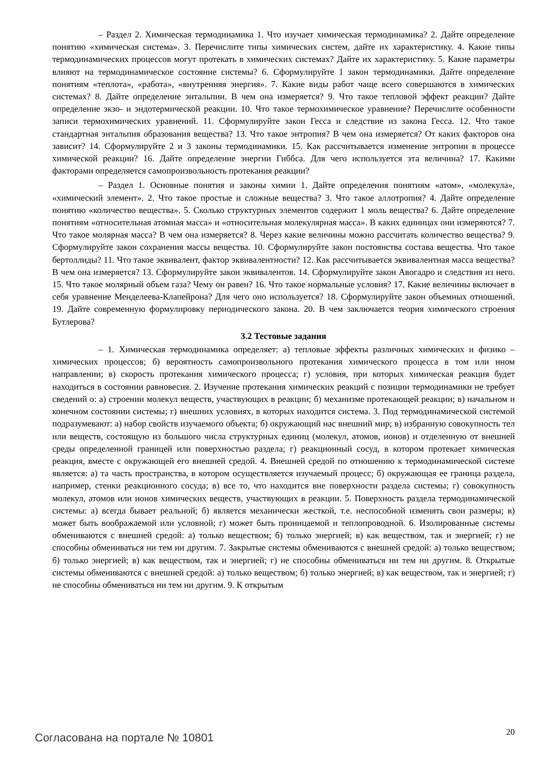– Раздел 2. Химическая термодинамика 1. Что изучает химическая термодинамика? 2. Дайте определение понятию «химическая система». 3. Перечислите типы химических систем, дайте их характеристику. 4. Какие типы термодинамических процессов могут протекать в химических системах? Дайте их характеристику. 5. Какие параметры влияют на термодинамическое состояние системы? 6. Сформулируйте 1 закон термодинамики. Дайте определение понятиям «теплота», «работа», «внутренняя энергия». 7. Какие виды работ чаще всего совершаются в химических системах? 8. Дайте определение энтальпии. В чем она измеряется? 9. Что такое тепловой эффект реакции? Дайте определение экзо- и эндотермической реакции. 10. Что такое термохимическое уравнение? Перечислите особенности записи термохимических уравнений. 11. Сформулируйте закон Гесса и следствие из закона Гесса. 12. Что такое стандартная энтальпия образования вещества? 13. Что такое энтропия? В чем она измеряется? От каких факторов она зависит? 14. Сформулируйте 2 и 3 законы термодинамики. 15. Как рассчитывается изменение энтропии в процессе химической реакции? 16. Дайте определение энергии Гиббса. Для чего используется эта величина? 17. Какими факторами определяется самопроизвольность протекания реакции?
– Раздел 1. Основные понятия и законы химии 1. Дайте определения понятиям «атом», «молекула», «химический элемент». 2. Что такое простые и сложные вещества? 3. Что такое аллотропия? 4. Дайте определение понятию «количество вещества». 5. Сколько структурных элементов содержит 1 моль вещества? 6. Дайте определение понятиям «относительная атомная масса» и «относительная молекулярная масса». В каких единицах они измеряются? 7. Что такое молярная масса? В чем она измеряется? 8. Через какие величины можно рассчитать количество вещества? 9. Сформулируйте закон сохранения массы вещества. 10. Сформулируйте закон постоянства состава вещества. Что такое бертоллиды? 11. Что такое эквивалент, фактор эквивалентности? 12. Как рассчитывается эквивалентная масса вещества? В чем она измеряется? 13. Сформулируйте закон эквивалентов. 14. Сформулируйте закон Авогадро и следствия из него. 15. Что такое молярный объем газа? Чему он равен? 16. Что такое нормальные условия? 17. Какие величины включает в себя уравнение Менделеева-Клапейрона? Для чего оно используется? 18. Сформулируйте закон объемных отношений. 19. Дайте современную формулировку периодического закона. 20. В чем заключается теория химического строения Бутлерова?
3.2 Тестовые задания
– 1. Химическая термодинамика определяет: а) тепловые эффекты различных химических и физико – химических процессов; б) вероятность самопроизвольного протекания химического процесса в том или ином направлении; в) скорость протекания химического процесса; г) условия, при которых химическая реакция будет находиться в состоянии равновесия. 2. Изучение протекания химических реакций с позиции термодинамики не требует сведений о: а) строении молекул веществ, участвующих в реакции; б) механизме протекающей реакции; в) начальном и конечном состоянии системы; г) внешних условиях, в которых находится система. 3. Под термодинамической системой подразумевают: а) набор свойств изучаемого объекта; б) окружающий нас внешний мир; в) избранную совокупность тел или веществ, состоящую из большого числа структурных единиц (молекул, атомов, ионов) и отделенную от внешней среды определенной границей или поверхностью раздела; г) реакционный сосуд, в котором протекает химическая реакция, вместе с окружающей его внешней средой. 4. Внешней средой по отношению к термодинамической системе является: а) та часть пространства, в котором осуществляется изучаемый процесс; б) окружающая ее граница раздела, например, стенки реакционного сосуда; в) все то, что находится вне поверхности раздела системы; г) совокупность молекул, атомов или ионов химических веществ, участвующих в реакции. 5. Поверхность раздела термодинамической системы: а) всегда бывает реальной; б) является механически жесткой, т.е. неспособной изменять свои размеры; в) может быть воображаемой или условной; г) может быть проницаемой и теплопроводной. 6. Изолированные системы обмениваются с внешней средой: а) только веществом; б) только энергией; в) как веществом, так и энергией; г) не способны обмениваться ни тем ни другим. 7. Закрытые системы обмениваются с внешней средой: а) только веществом; б) только энергией; в) как веществом, так и энергией; г) не способны обмениваться ни тем ни другим. 8. Открытые системы обмениваются с внешней средой: а) только веществом; б) только энергией; в) как веществом, так и энергией; г) не способны обмениваться ни тем ни другим. 9. К открытым
Согласована на портале № 10801 20